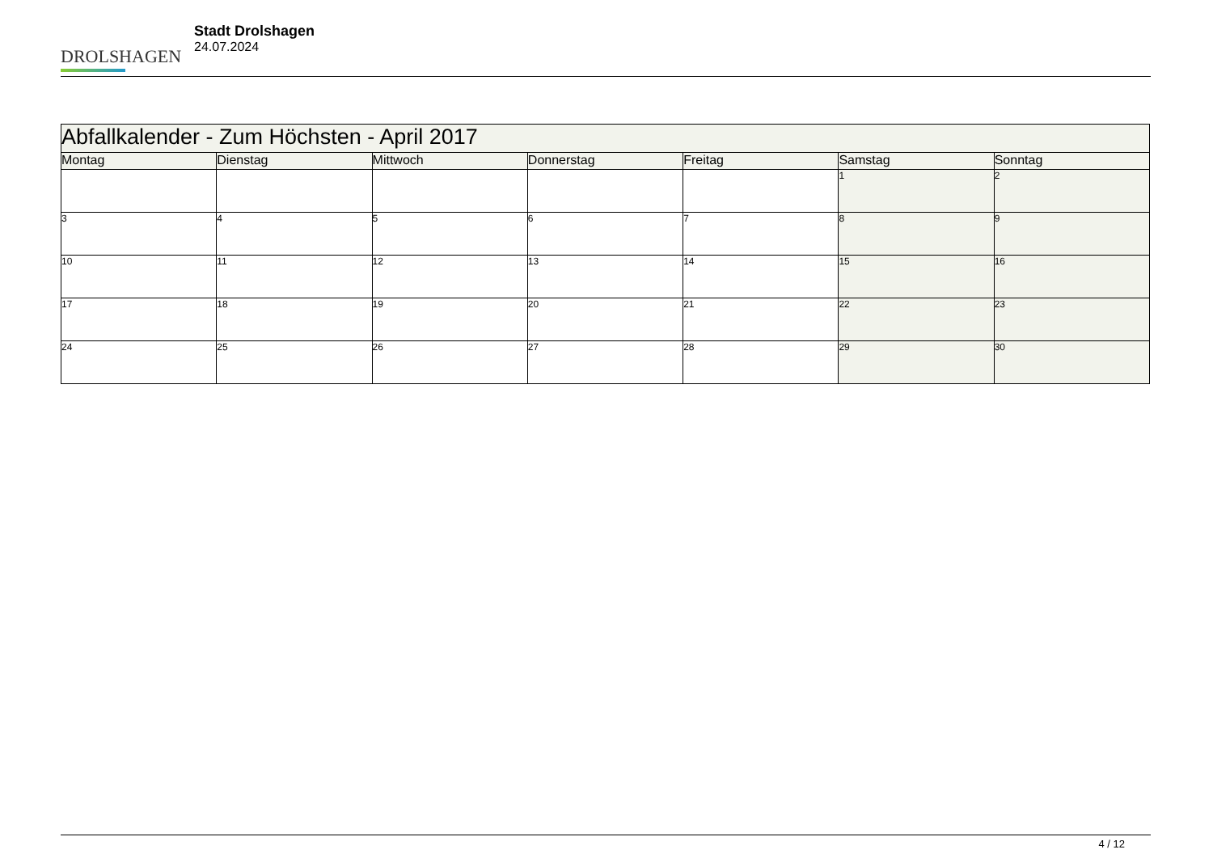DROLSHAGEN
Stadt Drolshagen
24.07.2024
| Abfallkalender - Zum Höchsten - April 2017 | | | | | | |
| Montag | Dienstag | Mittwoch | Donnerstag | Freitag | Samstag | Sonntag |
| | | | | | 1 | 2 |
| 3 | 4 | 5 | 6 | 7 | 8 | 9 |
| 10 | 11 | 12 | 13 | 14 | 15 | 16 |
| 17 | 18 | 19 | 20 | 21 | 22 | 23 |
| 24 | 25 | 26 | 27 | 28 | 29 | 30 |
4 / 12